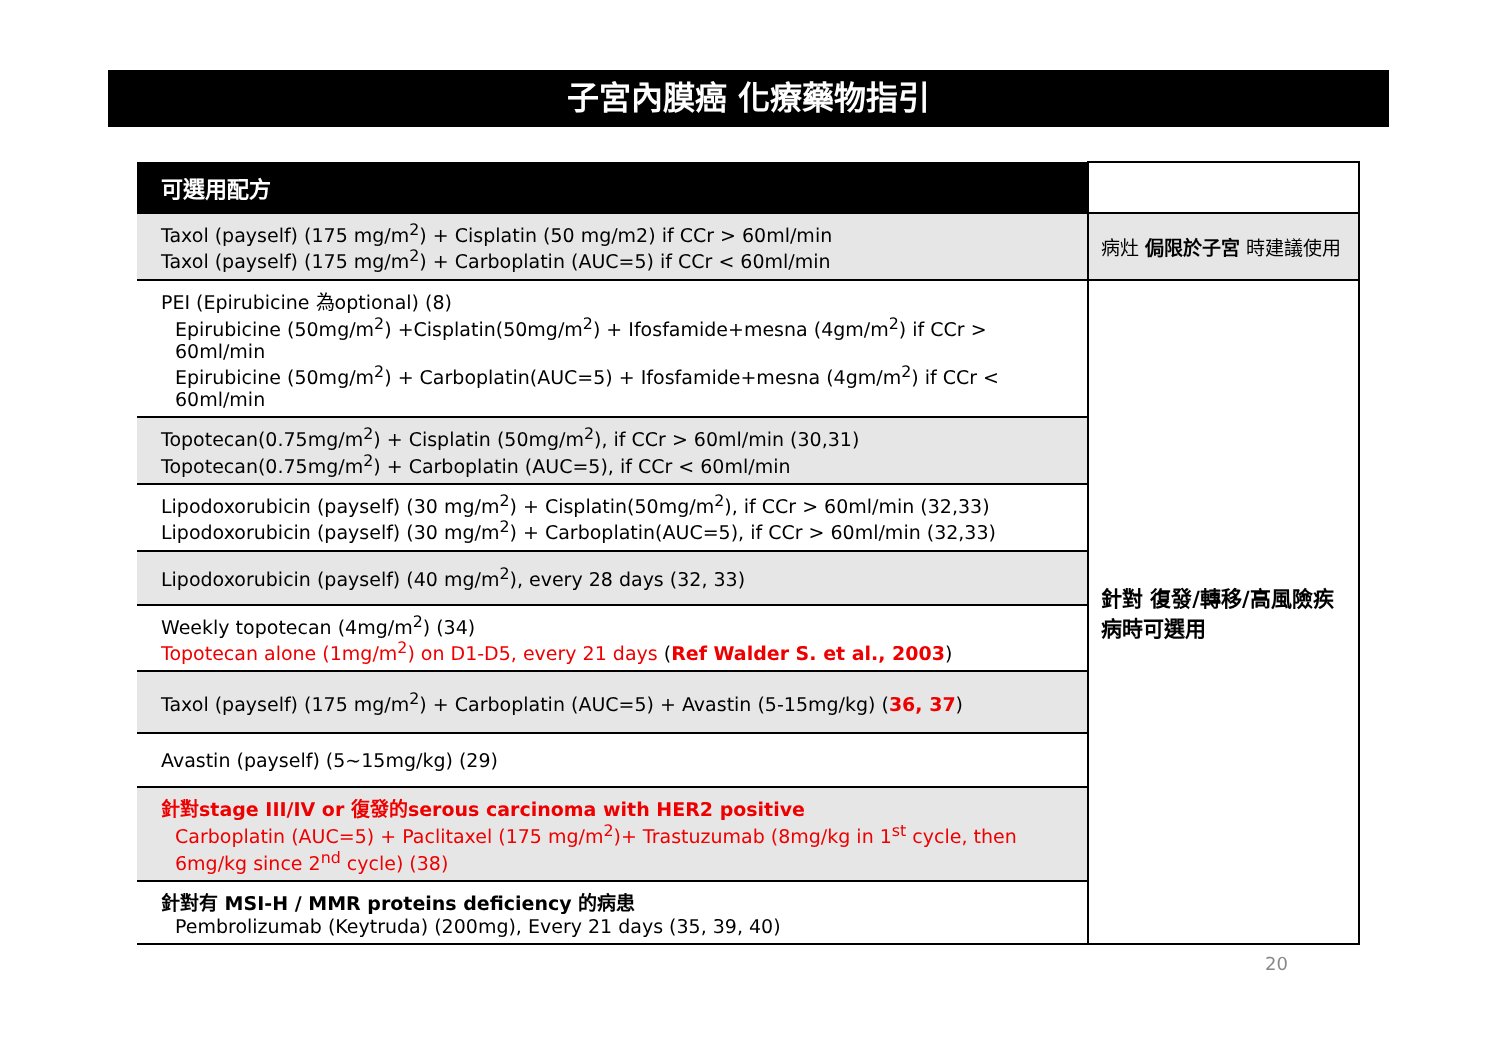子宮內膜癌 化療藥物指引
| 可選用配方 | |
| Taxol (payself) (175 mg/m<sup>2</sup>) + Cisplatin (50 mg/m2) if CCr > 60ml/min Taxol (payself) (175 mg/m<sup>2</sup>) + Carboplatin (AUC=5) if CCr < 60ml/min | 病灶 侷限於子宮 時建議使用 |
| PEI (Epirubicine 為optional) (8) Epirubicine (50mg/m<sup>2</sup>) +Cisplatin(50mg/m<sup>2</sup>) + Ifosfamide+mesna (4gm/m<sup>2</sup>) if CCr > 60ml/min Epirubicine (50mg/m<sup>2</sup>) + Carboplatin(AUC=5) + Ifosfamide+mesna (4gm/m<sup>2</sup>) if CCr < 60ml/min | 針對 復發/轉移/高風險疾病時可選用 |
| Topotecan(0.75mg/m<sup>2</sup>) + Cisplatin (50mg/m<sup>2</sup>), if CCr > 60ml/min (30,31) Topotecan(0.75mg/m<sup>2</sup>) + Carboplatin (AUC=5), if CCr < 60ml/min | |
| Lipodoxorubicin (payself) (30 mg/m<sup>2</sup>) + Cisplatin(50mg/m<sup>2</sup>), if CCr > 60ml/min (32,33) Lipodoxorubicin (payself) (30 mg/m<sup>2</sup>) + Carboplatin(AUC=5), if CCr > 60ml/min (32,33) | |
| Lipodoxorubicin (payself) (40 mg/m<sup>2</sup>), every 28 days (32, 33) | |
| Weekly topotecan (4mg/m<sup>2</sup>) (34) Topotecan alone (1mg/m<sup>2</sup>) on D1-D5, every 21 days ( Ref Walder S. et al., 2003 ) | |
| Taxol (payself) (175 mg/m<sup>2</sup>) + Carboplatin (AUC=5) + Avastin (5-15mg/kg) ( 36, 37 ) | |
| Avastin (payself) (5~15mg/kg) (29) | |
| 針對stage III/IV or 復發的serous carcinoma with HER2 positive Carboplatin (AUC=5) + Paclitaxel (175 mg/m<sup>2</sup>)+ Trastuzumab (8mg/kg in 1<sup>st</sup> cycle, then 6mg/kg since 2<sup>nd</sup> cycle) (38) | |
| 針對有 MSI-H / MMR proteins deficiency 的病患 Pembrolizumab (Keytruda) (200mg), Every 21 days (35, 39, 40) | |
20